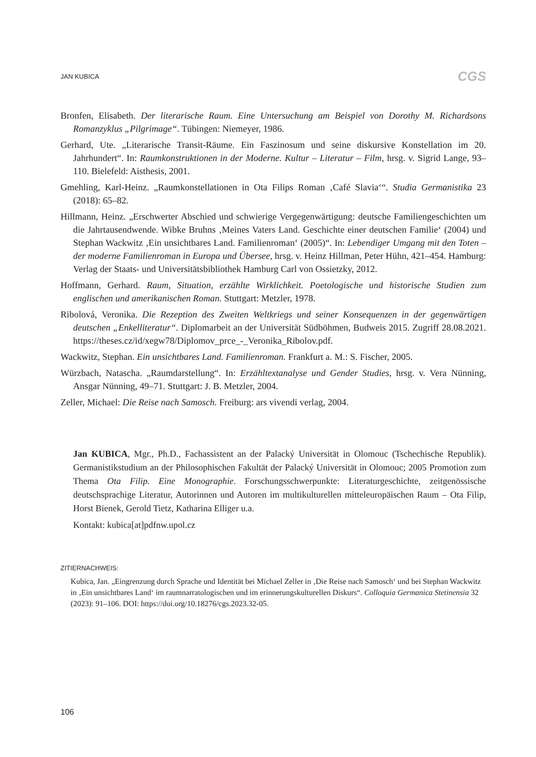JAN KUBICA CGS
Bronfen, Elisabeth. Der literarische Raum. Eine Untersuchung am Beispiel von Dorothy M. Richardsons Romanzyklus „Pilgrimage“. Tübingen: Niemeyer, 1986.
Gerhard, Ute. „Literarische Transit-Räume. Ein Faszinosum und seine diskursive Konstellation im 20. Jahrhundert“. In: Raumkonstruktionen in der Moderne. Kultur – Literatur – Film, hrsg. v. Sigrid Lange, 93–110. Bielefeld: Aisthesis, 2001.
Gmehling, Karl-Heinz. „Raumkonstellationen in Ota Filips Roman ‚Café Slavia‘“. Studia Germanistika 23 (2018): 65–82.
Hillmann, Heinz. „Erschwerter Abschied und schwierige Vergegenwärtigung: deutsche Familiengeschichten um die Jahrtausendwende. Wibke Bruhns ‚Meines Vaters Land. Geschichte einer deutschen Familie‘ (2004) und Stephan Wackwitz ‚Ein unsichtbares Land. Familienroman‘ (2005)“. In: Lebendiger Umgang mit den Toten – der moderne Familienroman in Europa und Übersee, hrsg. v. Heinz Hillman, Peter Hühn, 421–454. Hamburg: Verlag der Staats- und Universitätsbibliothek Hamburg Carl von Ossietzky, 2012.
Hoffmann, Gerhard. Raum, Situation, erzählte Wirklichkeit. Poetologische und historische Studien zum englischen und amerikanischen Roman. Stuttgart: Metzler, 1978.
Ribolová, Veronika. Die Rezeption des Zweiten Weltkriegs und seiner Konsequenzen in der gegenwärtigen deutschen „Enkelliteratur“. Diplomarbeit an der Universität Südböhmen, Budweis 2015. Zugriff 28.08.2021. https://theses.cz/id/xegw78/Diplomov_prce_-_Veronika_Ribolov.pdf.
Wackwitz, Stephan. Ein unsichtbares Land. Familienroman. Frankfurt a. M.: S. Fischer, 2005.
Würzbach, Natascha. „Raumdarstellung“. In: Erzähltextanalyse und Gender Studies, hrsg. v. Vera Nünning, Ansgar Nünning, 49–71. Stuttgart: J. B. Metzler, 2004.
Zeller, Michael: Die Reise nach Samosch. Freiburg: ars vivendi verlag, 2004.
Jan KUBICA, Mgr., Ph.D., Fachassistent an der Palacký Universität in Olomouc (Tschechische Republik). Germanistikstudium an der Philosophischen Fakultät der Palacký Universität in Olomouc; 2005 Promotion zum Thema Ota Filip. Eine Monographie. Forschungsschwerpunkte: Literaturgeschichte, zeitgenössische deutschsprachige Literatur, Autorinnen und Autoren im multikulturellen mitteleuropäischen Raum – Ota Filip, Horst Bienek, Gerold Tietz, Katharina Elliger u.a.
Kontakt: kubica[at]pdfnw.upol.cz
ZITIERNACHWEIS:
Kubica, Jan. „Eingrenzung durch Sprache und Identität bei Michael Zeller in ‚Die Reise nach Samosch‘ und bei Stephan Wackwitz in ‚Ein unsichtbares Land‘ im raumnarratologischen und im erinnerungskulturellen Diskurs“. Colloquia Germanica Stetinensia 32 (2023): 91–106. DOI: https://doi.org/10.18276/cgs.2023.32-05.
106